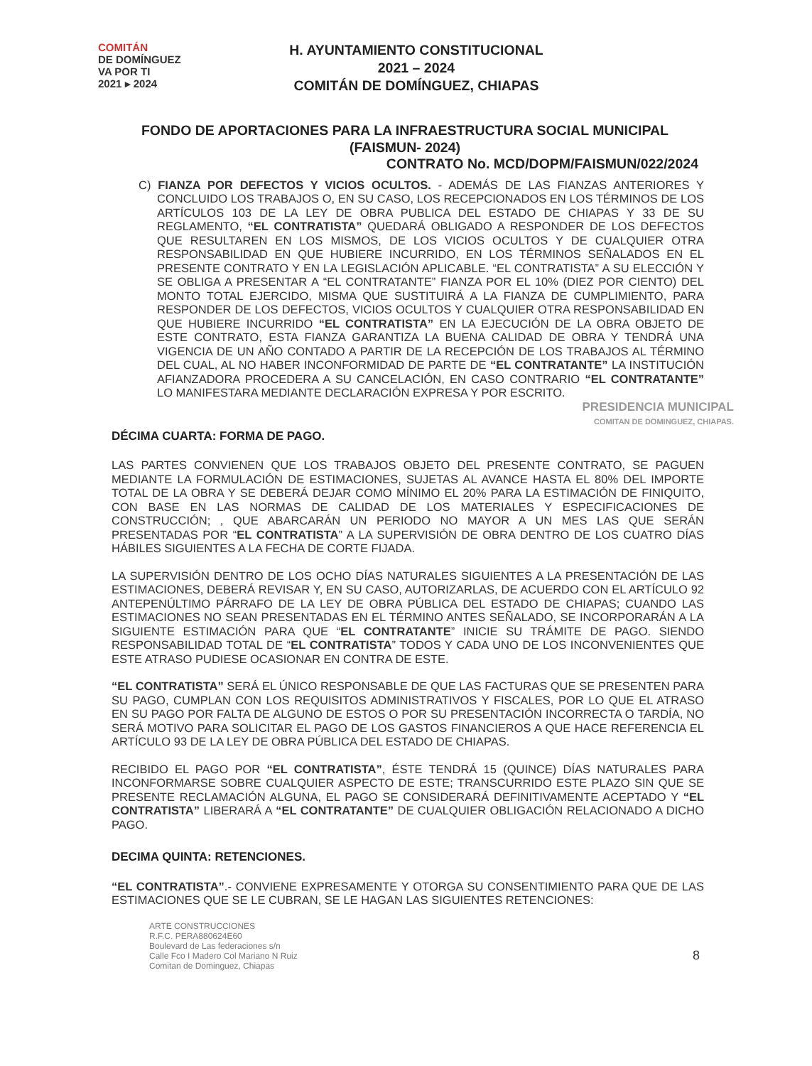COMITÁN
DE DOMÍNGUEZ
VA POR TI
2021 ▸ 2024
H. AYUNTAMIENTO CONSTITUCIONAL
2021 – 2024
COMITÁN DE DOMÍNGUEZ, CHIAPAS
FONDO DE APORTACIONES PARA LA INFRAESTRUCTURA SOCIAL MUNICIPAL
(FAISMUN- 2024)
CONTRATO No. MCD/DOPM/FAISMUN/022/2024
C) FIANZA POR DEFECTOS Y VICIOS OCULTOS. - ADEMÁS DE LAS FIANZAS ANTERIORES Y CONCLUIDO LOS TRABAJOS O, EN SU CASO, LOS RECEPCIONADOS EN LOS TÉRMINOS DE LOS ARTÍCULOS 103 DE LA LEY DE OBRA PUBLICA DEL ESTADO DE CHIAPAS Y 33 DE SU REGLAMENTO, “EL CONTRATISTA” QUEDARÁ OBLIGADO A RESPONDER DE LOS DEFECTOS QUE RESULTAREN EN LOS MISMOS, DE LOS VICIOS OCULTOS Y DE CUALQUIER OTRA RESPONSABILIDAD EN QUE HUBIERE INCURRIDO, EN LOS TÉRMINOS SEÑALADOS EN EL PRESENTE CONTRATO Y EN LA LEGISLACIÓN APLICABLE. “EL CONTRATISTA” A SU ELECCIÓN Y SE OBLIGA A PRESENTAR A “EL CONTRATANTE” FIANZA POR EL 10% (DIEZ POR CIENTO) DEL MONTO TOTAL EJERCIDO, MISMA QUE SUSTITUIRÁ A LA FIANZA DE CUMPLIMIENTO, PARA RESPONDER DE LOS DEFECTOS, VICIOS OCULTOS Y CUALQUIER OTRA RESPONSABILIDAD EN QUE HUBIERE INCURRIDO “EL CONTRATISTA” EN LA EJECUCIÓN DE LA OBRA OBJETO DE ESTE CONTRATO, ESTA FIANZA GARANTIZA LA BUENA CALIDAD DE OBRA Y TENDRÁ UNA VIGENCIA DE UN AÑO CONTADO A PARTIR DE LA RECEPCIÓN DE LOS TRABAJOS AL TÉRMINO DEL CUAL, AL NO HABER INCONFORMIDAD DE PARTE DE “EL CONTRATANTE” LA INSTITUCIÓN AFIANZADORA PROCEDERA A SU CANCELACIÓN, EN CASO CONTRARIO “EL CONTRATANTE” LO MANIFESTARA MEDIANTE DECLARACIÓN EXPRESA Y POR ESCRITO.
PRESIDENCIA MUNICIPAL
COMITAN DE DOMINGUEZ, CHIAPAS.
DÉCIMA CUARTA: FORMA DE PAGO.
LAS PARTES CONVIENEN QUE LOS TRABAJOS OBJETO DEL PRESENTE CONTRATO, SE PAGUEN MEDIANTE LA FORMULACIÓN DE ESTIMACIONES, SUJETAS AL AVANCE HASTA EL 80% DEL IMPORTE TOTAL DE LA OBRA Y SE DEBERÁ DEJAR COMO MÍNIMO EL 20% PARA LA ESTIMACIÓN DE FINIQUITO, CON BASE EN LAS NORMAS DE CALIDAD DE LOS MATERIALES Y ESPECIFICACIONES DE CONSTRUCCIÓN; , QUE ABARCARÁN UN PERIODO NO MAYOR A UN MES LAS QUE SERÁN PRESENTADAS POR “EL CONTRATISTA” A LA SUPERVISIÓN DE OBRA DENTRO DE LOS CUATRO DÍAS HÁBILES SIGUIENTES A LA FECHA DE CORTE FIJADA.
LA SUPERVISIÓN DENTRO DE LOS OCHO DÍAS NATURALES SIGUIENTES A LA PRESENTACIÓN DE LAS ESTIMACIONES, DEBERÁ REVISAR Y, EN SU CASO, AUTORIZARLAS, DE ACUERDO CON EL ARTÍCULO 92 ANTEPENÚLTIMO PÁRRAFO DE LA LEY DE OBRA PÚBLICA DEL ESTADO DE CHIAPAS; CUANDO LAS ESTIMACIONES NO SEAN PRESENTADAS EN EL TÉRMINO ANTES SEÑALADO, SE INCORPORARÁN A LA SIGUIENTE ESTIMACIÓN PARA QUE “EL CONTRATANTE” INICIE SU TRÁMITE DE PAGO. SIENDO RESPONSABILIDAD TOTAL DE “EL CONTRATISTA” TODOS Y CADA UNO DE LOS INCONVENIENTES QUE ESTE ATRASO PUDIESE OCASIONAR EN CONTRA DE ESTE.
“EL CONTRATISTA” SERÁ EL ÚNICO RESPONSABLE DE QUE LAS FACTURAS QUE SE PRESENTEN PARA SU PAGO, CUMPLAN CON LOS REQUISITOS ADMINISTRATIVOS Y FISCALES, POR LO QUE EL ATRASO EN SU PAGO POR FALTA DE ALGUNO DE ESTOS O POR SU PRESENTACIÓN INCORRECTA O TARDÍA, NO SERÁ MOTIVO PARA SOLICITAR EL PAGO DE LOS GASTOS FINANCIEROS A QUE HACE REFERENCIA EL ARTÍCULO 93 DE LA LEY DE OBRA PÚBLICA DEL ESTADO DE CHIAPAS.
RECIBIDO EL PAGO POR “EL CONTRATISTA”, ÉSTE TENDRÁ 15 (QUINCE) DÍAS NATURALES PARA INCONFORMARSE SOBRE CUALQUIER ASPECTO DE ESTE; TRANSCURRIDO ESTE PLAZO SIN QUE SE PRESENTE RECLAMACIÓN ALGUNA, EL PAGO SE CONSIDERARÁ DEFINITIVAMENTE ACEPTADO Y “EL CONTRATISTA” LIBERARÁ A “EL CONTRATANTE” DE CUALQUIER OBLIGACIÓN RELACIONADO A DICHO PAGO.
DECIMA QUINTA: RETENCIONES.
“EL CONTRATISTA”.- CONVIENE EXPRESAMENTE Y OTORGA SU CONSENTIMIENTO PARA QUE DE LAS ESTIMACIONES QUE SE LE CUBRAN, SE LE HAGAN LAS SIGUIENTES RETENCIONES:
ARTE CONSTRUCCIONES
R.F.C. PERA880624E60
Boulevard de Las federaciones s/n
Calle Fco I Madero Col Mariano N Ruiz
Comitan de Dominguez, Chiapas
8